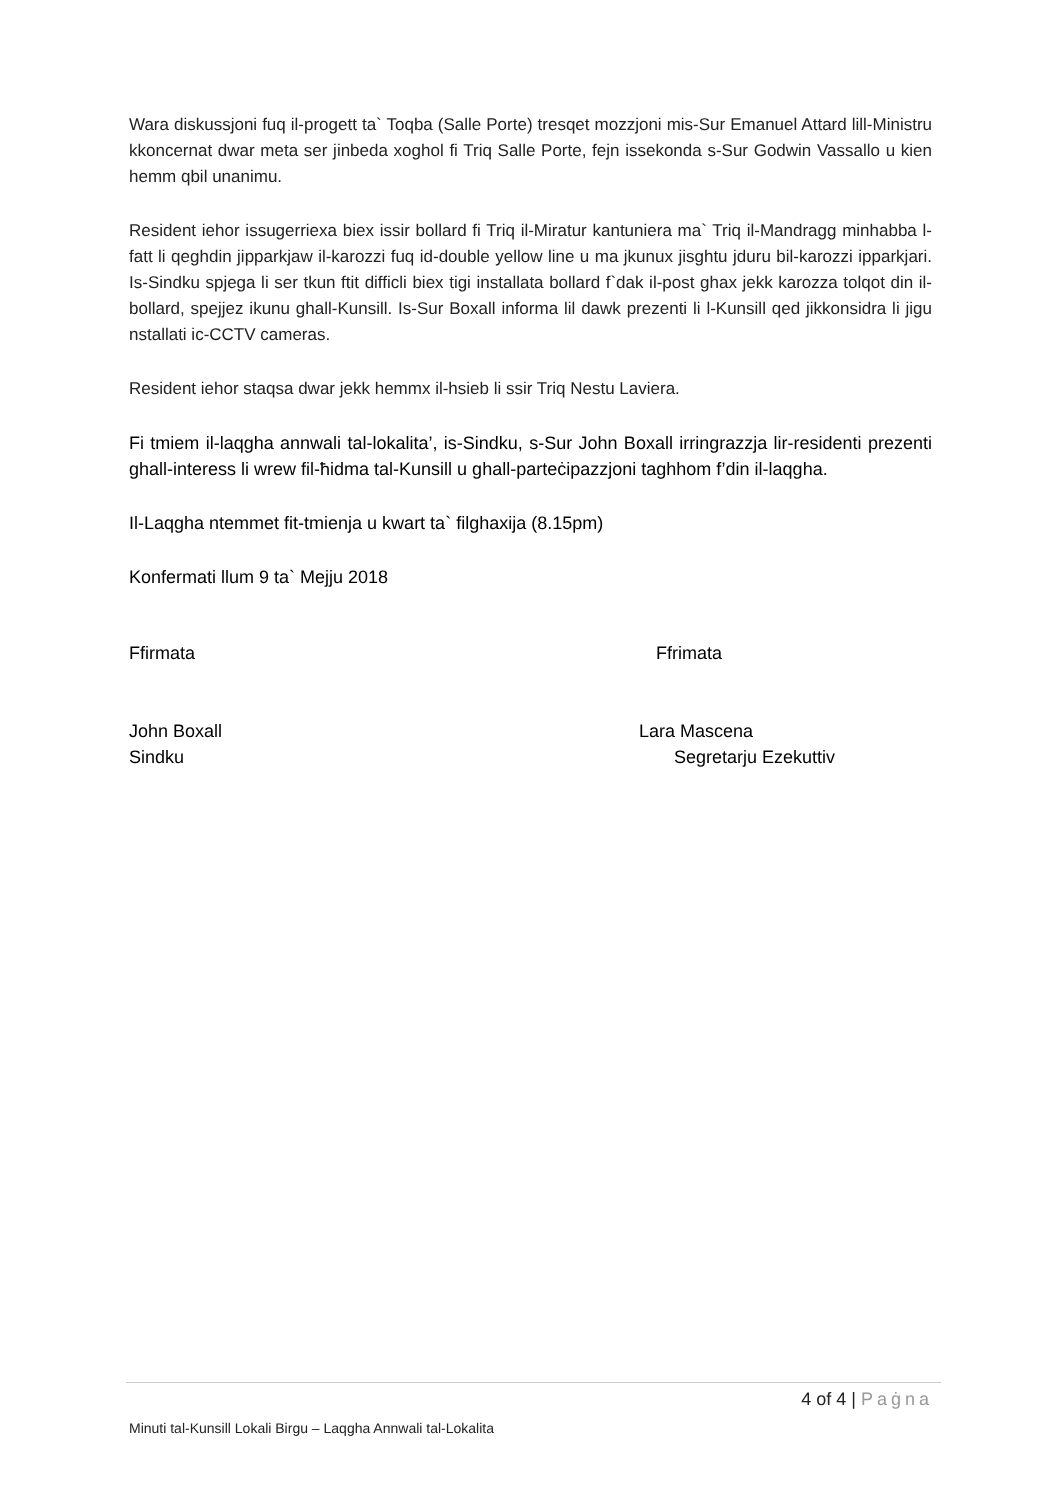Wara diskussjoni fuq il-progett ta` Toqba (Salle Porte) tresqet mozzjoni mis-Sur Emanuel Attard lill-Ministru kkoncernat dwar meta ser jinbeda xoghol fi Triq Salle Porte, fejn issekonda s-Sur Godwin Vassallo u kien hemm qbil unanimu.
Resident iehor issugerriexa biex issir bollard fi Triq il-Miratur kantuniera ma` Triq il-Mandragg minhabba l-fatt li qeghdin jipparkjaw il-karozzi fuq id-double yellow line u ma jkunux jisghtu jduru bil-karozzi ipparkjari. Is-Sindku spjega li ser tkun ftit difficli biex tigi installata bollard f`dak il-post ghax jekk karozza tolqot din il-bollard, spejjez ikunu ghall-Kunsill. Is-Sur Boxall informa lil dawk prezenti li l-Kunsill qed jikkonsidra li jigu nstallati ic-CCTV cameras.
Resident iehor staqsa dwar jekk hemmx il-hsieb li ssir Triq Nestu Laviera.
Fi tmiem il-laqgha annwali tal-lokalita’, is-Sindku, s-Sur John Boxall irringrazzja lir-residenti prezenti ghall-interess li wrew fil-ħidma tal-Kunsill u ghall-parteċipazzjoni taghhom f’din il-laqgha.
Il-Laqgha ntemmet fit-tmienja u kwart ta` filghaxija (8.15pm)
Konfermati llum 9 ta` Mejju 2018
Ffirmata Ffrimata
John Boxall
Sindku
Lara Mascena
Segretarju Ezekuttiv
4 of 4 | Paġna
Minuti tal-Kunsill Lokali Birgu – Laqgha Annwali tal-Lokalita